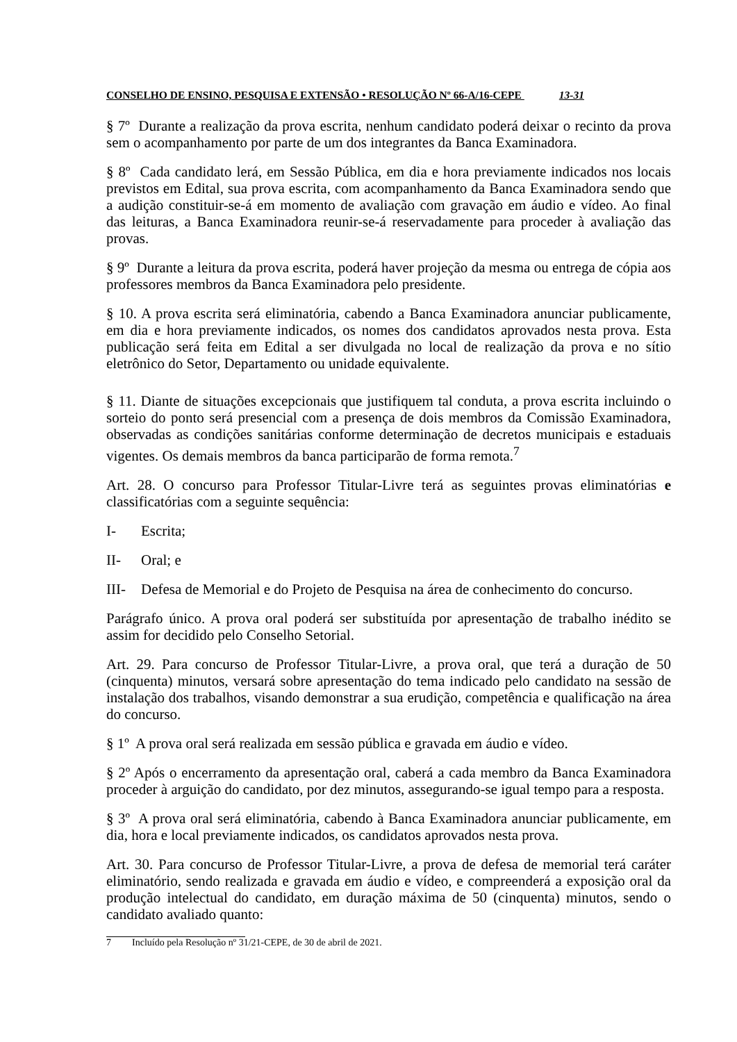CONSELHO DE ENSINO, PESQUISA E EXTENSÃO • RESOLUÇÃO Nº 66-A/16-CEPE 13-31
§ 7º Durante a realização da prova escrita, nenhum candidato poderá deixar o recinto da prova sem o acompanhamento por parte de um dos integrantes da Banca Examinadora.
§ 8º Cada candidato lerá, em Sessão Pública, em dia e hora previamente indicados nos locais previstos em Edital, sua prova escrita, com acompanhamento da Banca Examinadora sendo que a audição constituir-se-á em momento de avaliação com gravação em áudio e vídeo. Ao final das leituras, a Banca Examinadora reunir-se-á reservadamente para proceder à avaliação das provas.
§ 9º Durante a leitura da prova escrita, poderá haver projeção da mesma ou entrega de cópia aos professores membros da Banca Examinadora pelo presidente.
§ 10. A prova escrita será eliminatória, cabendo a Banca Examinadora anunciar publicamente, em dia e hora previamente indicados, os nomes dos candidatos aprovados nesta prova. Esta publicação será feita em Edital a ser divulgada no local de realização da prova e no sítio eletrônico do Setor, Departamento ou unidade equivalente.
§ 11. Diante de situações excepcionais que justifiquem tal conduta, a prova escrita incluindo o sorteio do ponto será presencial com a presença de dois membros da Comissão Examinadora, observadas as condições sanitárias conforme determinação de decretos municipais e estaduais vigentes. Os demais membros da banca participarão de forma remota.<sup>7</sup>
Art. 28. O concurso para Professor Titular-Livre terá as seguintes provas eliminatórias e classificatórias com a seguinte sequência:
I- Escrita;
II- Oral; e
III- Defesa de Memorial e do Projeto de Pesquisa na área de conhecimento do concurso.
Parágrafo único. A prova oral poderá ser substituída por apresentação de trabalho inédito se assim for decidido pelo Conselho Setorial.
Art. 29. Para concurso de Professor Titular-Livre, a prova oral, que terá a duração de 50 (cinquenta) minutos, versará sobre apresentação do tema indicado pelo candidato na sessão de instalação dos trabalhos, visando demonstrar a sua erudição, competência e qualificação na área do concurso.
§ 1º A prova oral será realizada em sessão pública e gravada em áudio e vídeo.
§ 2º Após o encerramento da apresentação oral, caberá a cada membro da Banca Examinadora proceder à arguição do candidato, por dez minutos, assegurando-se igual tempo para a resposta.
§ 3º A prova oral será eliminatória, cabendo à Banca Examinadora anunciar publicamente, em dia, hora e local previamente indicados, os candidatos aprovados nesta prova.
Art. 30. Para concurso de Professor Titular-Livre, a prova de defesa de memorial terá caráter eliminatório, sendo realizada e gravada em áudio e vídeo, e compreenderá a exposição oral da produção intelectual do candidato, em duração máxima de 50 (cinquenta) minutos, sendo o candidato avaliado quanto:
7 Incluído pela Resolução nº 31/21-CEPE, de 30 de abril de 2021.